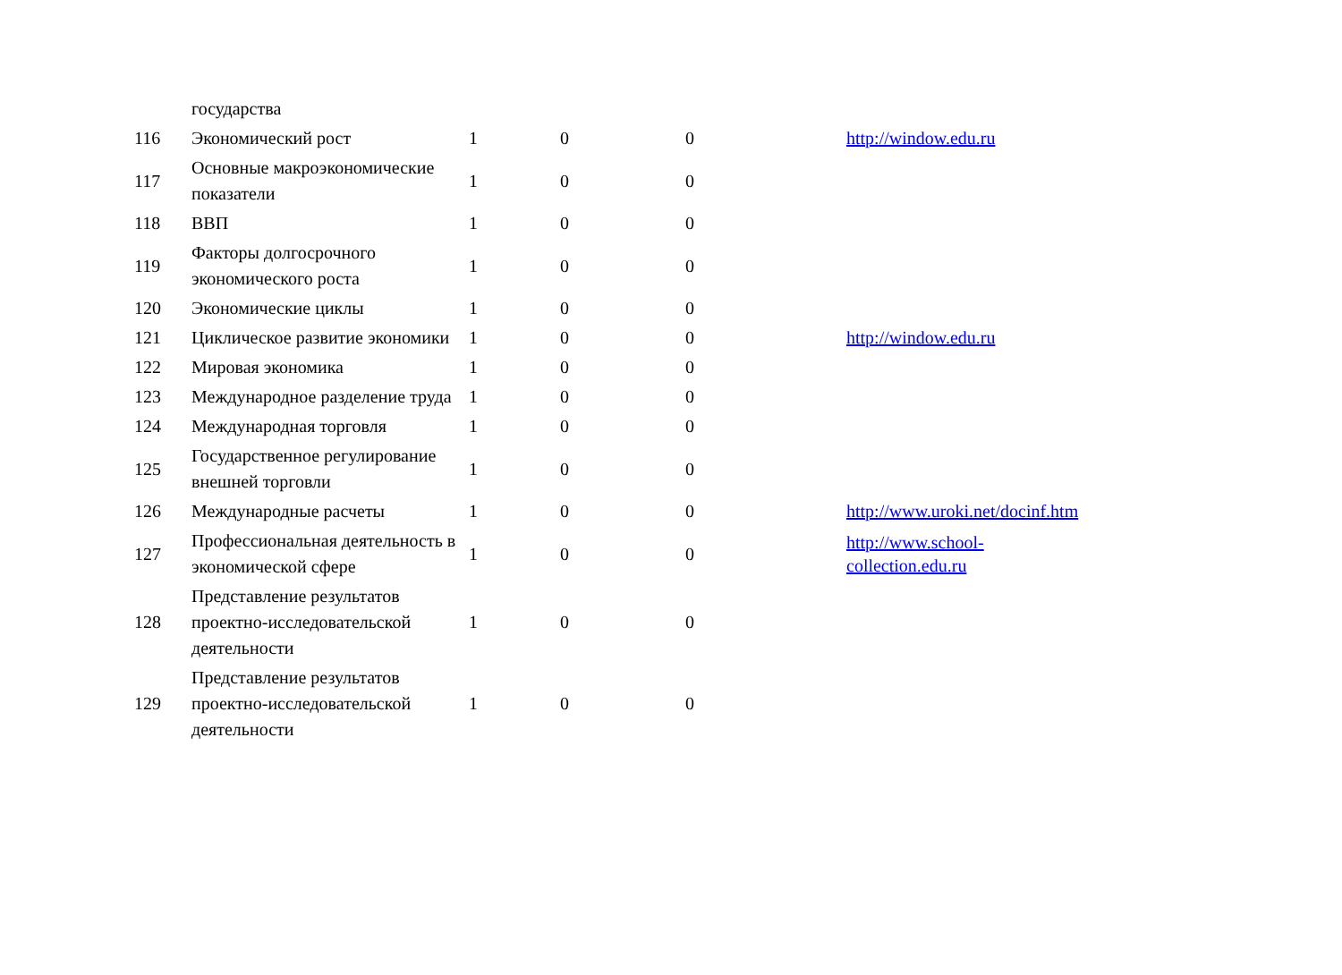| | государства | | | | |
| 116 | Экономический рост | 1 | 0 | 0 | http://window.edu.ru |
| 117 | Основные макроэкономические показатели | 1 | 0 | 0 | |
| 118 | ВВП | 1 | 0 | 0 | |
| 119 | Факторы долгосрочного экономического роста | 1 | 0 | 0 | |
| 120 | Экономические циклы | 1 | 0 | 0 | |
| 121 | Циклическое развитие экономики | 1 | 0 | 0 | http://window.edu.ru |
| 122 | Мировая экономика | 1 | 0 | 0 | |
| 123 | Международное разделение труда | 1 | 0 | 0 | |
| 124 | Международная торговля | 1 | 0 | 0 | |
| 125 | Государственное регулирование внешней торговли | 1 | 0 | 0 | |
| 126 | Международные расчеты | 1 | 0 | 0 | http://www.uroki.net/docinf.htm |
| 127 | Профессиональная деятельность в экономической сфере | 1 | 0 | 0 | http://www.school- collection.edu.ru |
| 128 | Представление результатов проектно-исследовательской деятельности | 1 | 0 | 0 | |
| 129 | Представление результатов проектно-исследовательской деятельности | 1 | 0 | 0 | |